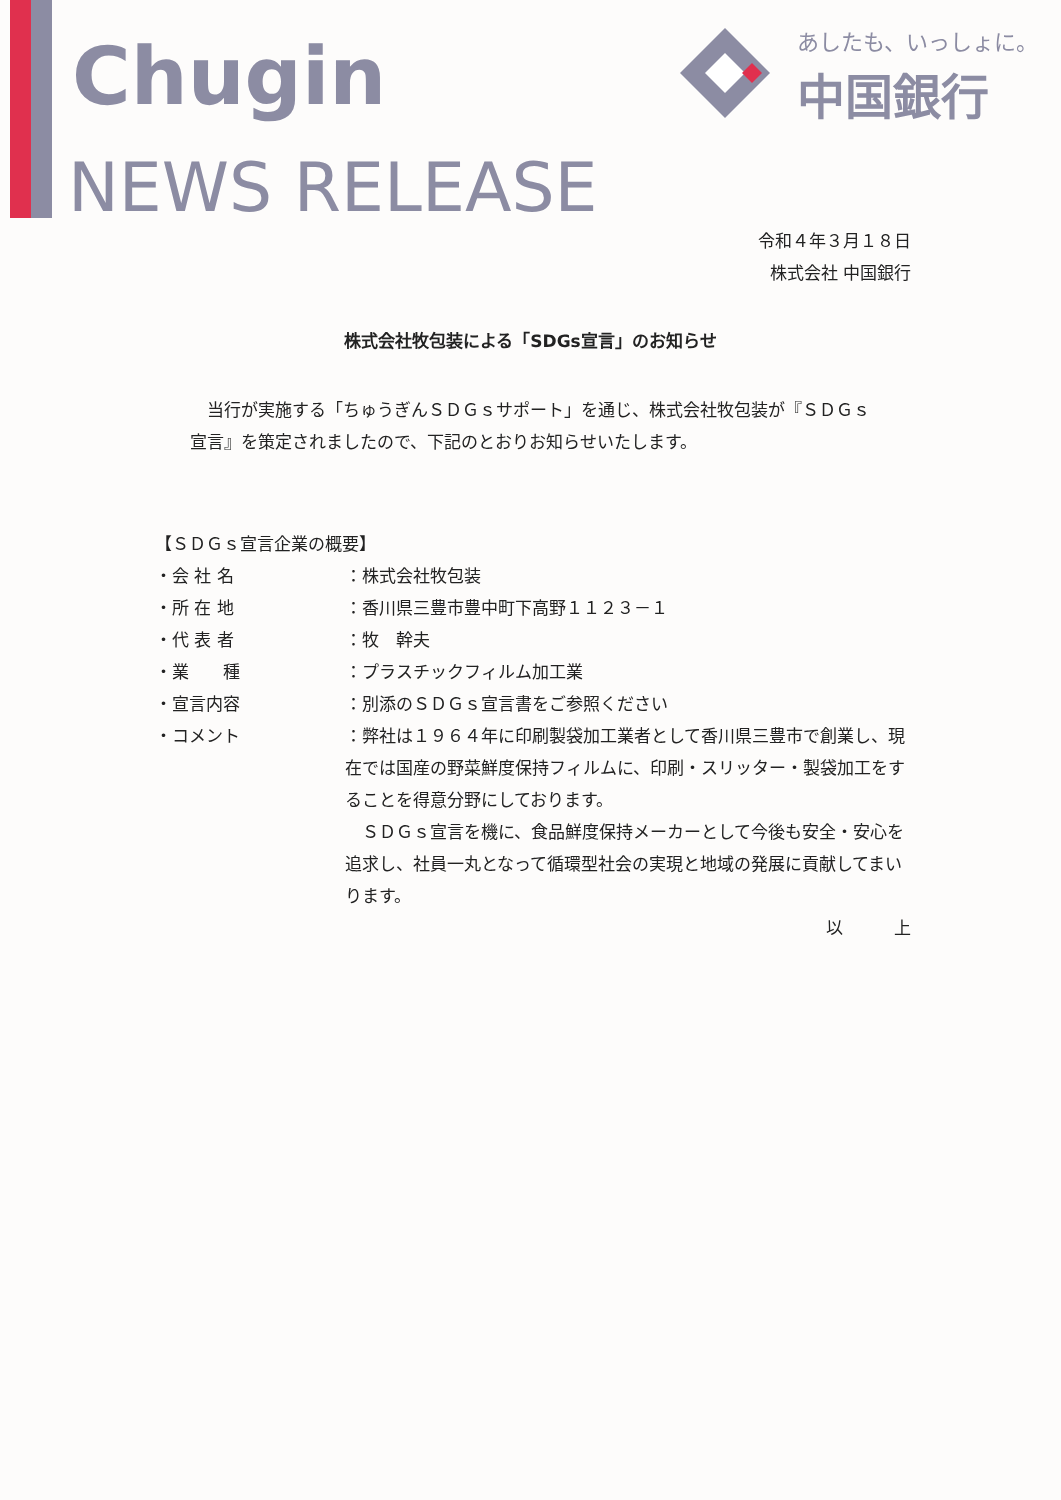Chugin
NEWS RELEASE
あしたも、いっしょに。
中国銀行
令和４年３月１８日
株式会社 中国銀行
株式会社牧包装による「SDGs宣言」のお知らせ
　当行が実施する「ちゅうぎんＳＤＧｓサポート」を通じ、株式会社牧包装が『ＳＤＧｓ宣言』を策定されましたので、下記のとおりお知らせいたします。
【ＳＤＧｓ宣言企業の概要】
・会 社 名 ：株式会社牧包装
・所 在 地 ：香川県三豊市豊中町下高野１１２３－１
・代 表 者 ：牧　幹夫
・業　　種 ：プラスチックフィルム加工業
・宣言内容 ：別添のＳＤＧｓ宣言書をご参照ください
・コメント ：弊社は１９６４年に印刷製袋加工業者として香川県三豊市で創業し、現在では国産の野菜鮮度保持フィルムに、印刷・スリッター・製袋加工をすることを得意分野にしております。
　ＳＤＧｓ宣言を機に、食品鮮度保持メーカーとして今後も安全・安心を追求し、社員一丸となって循環型社会の実現と地域の発展に貢献してまいります。
以　　　上